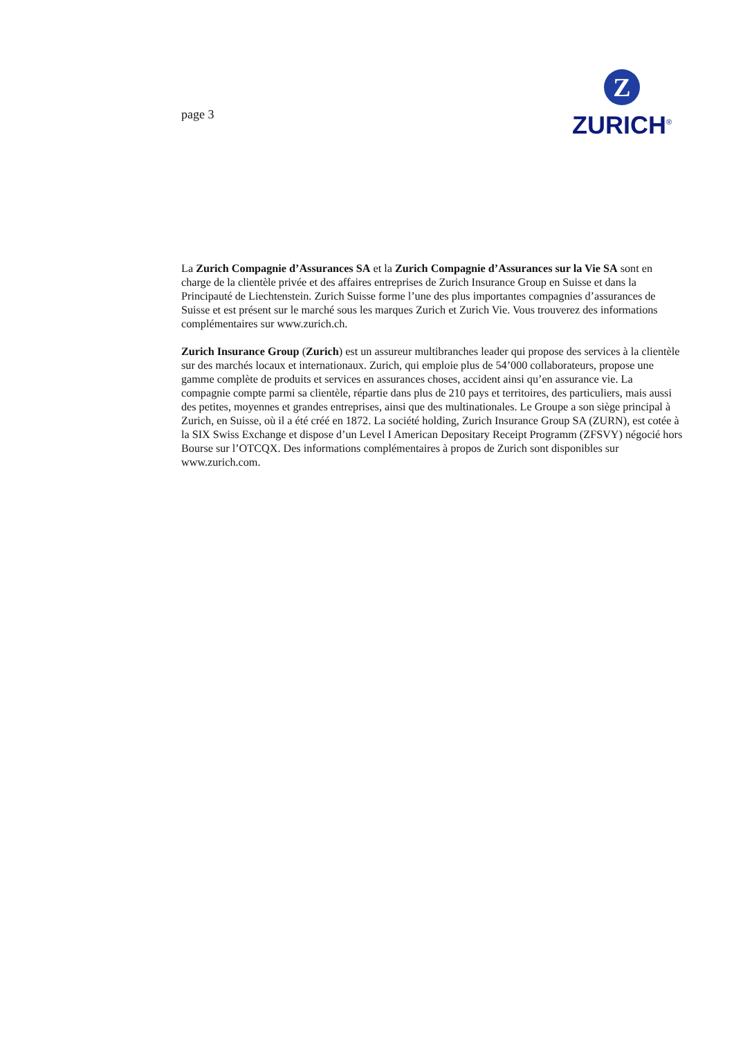page 3
Z
ZURICH<sup>®</sup>
La Zurich Compagnie d’Assurances SA et la Zurich Compagnie d’Assurances sur la Vie SA sont en charge de la clientèle privée et des affaires entreprises de Zurich Insurance Group en Suisse et dans la Principauté de Liechtenstein. Zurich Suisse forme l’une des plus importantes compagnies d’assurances de Suisse et est présent sur le marché sous les marques Zurich et Zurich Vie. Vous trouverez des informations complémentaires sur www.zurich.ch.
Zurich Insurance Group (Zurich) est un assureur multibranches leader qui propose des services à la clientèle sur des marchés locaux et internationaux. Zurich, qui emploie plus de 54’000 collaborateurs, propose une gamme complète de produits et services en assurances choses, accident ainsi qu’en assurance vie. La compagnie compte parmi sa clientèle, répartie dans plus de 210 pays et territoires, des particuliers, mais aussi des petites, moyennes et grandes entreprises, ainsi que des multinationales. Le Groupe a son siège principal à Zurich, en Suisse, où il a été créé en 1872. La société holding, Zurich Insurance Group SA (ZURN), est cotée à la SIX Swiss Exchange et dispose d’un Level I American Depositary Receipt Programm (ZFSVY) négocié hors Bourse sur l’OTCQX. Des informations complémentaires à propos de Zurich sont disponibles sur www.zurich.com.